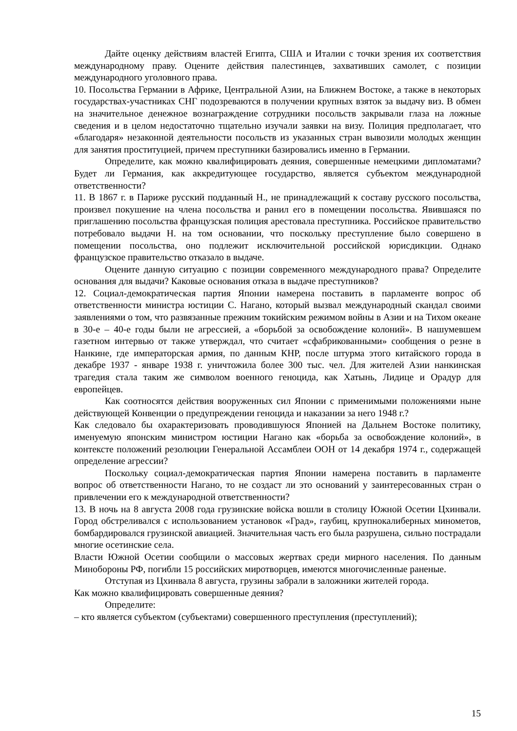Дайте оценку действиям властей Египта, США и Италии с точки зрения их соответствия международному праву. Оцените действия палестинцев, захвативших самолет, с позиции международного уголовного права.
10. Посольства Германии в Африке, Центральной Азии, на Ближнем Востоке, а также в некоторых государствах-участниках СНГ подозреваются в получении крупных взяток за выдачу виз. В обмен на значительное денежное вознаграждение сотрудники посольств закрывали глаза на ложные сведения и в целом недостаточно тщательно изучали заявки на визу. Полиция предполагает, что «благодаря» незаконной деятельности посольств из указанных стран вывозили молодых женщин для занятия проституцией, причем преступники базировались именно в Германии.
Определите, как можно квалифицировать деяния, совершенные немецкими дипломатами? Будет ли Германия, как аккредитующее государство, является субъектом международной ответственности?
11. В 1867 г. в Париже русский подданный Н., не принадлежащий к составу русского посольства, произвел покушение на члена посольства и ранил его в помещении посольства. Явившаяся по приглашению посольства французская полиция арестовала преступника. Российское правительство потребовало выдачи Н. на том основании, что поскольку преступление было совершено в помещении посольства, оно подлежит исключительной российской юрисдикции. Однако французское правительство отказало в выдаче.
Оцените данную ситуацию с позиции современного международного права? Определите основания для выдачи? Каковые основания отказа в выдаче преступников?
12. Социал-демократическая партия Японии намерена поставить в парламенте вопрос об ответственности министра юстиции С. Нагано, который вызвал международный скандал своими заявлениями о том, что развязанные прежним токийским режимом войны в Азии и на Тихом океане в 30-е – 40-е годы были не агрессией, а «борьбой за освобождение колоний». В нашумевшем газетном интервью от также утверждал, что считает «сфабрикованными» сообщения о резне в Нанкине, где императорская армия, по данным КНР, после штурма этого китайского города в декабре 1937 - январе 1938 г. уничтожила более 300 тыс. чел. Для жителей Азии нанкинская трагедия стала таким же символом военного геноцида, как Хатынь, Лидице и Орадур для европейцев.
Как соотносятся действия вооруженных сил Японии с применимыми положениями ныне действующей Конвенции о предупреждении геноцида и наказании за него 1948 г.?
Как следовало бы охарактеризовать проводившуюся Японией на Дальнем Востоке политику, именуемую японским министром юстиции Нагано как «борьба за освобождение колоний», в контексте положений резолюции Генеральной Ассамблеи ООН от 14 декабря 1974 г., содержащей определение агрессии?
Поскольку социал-демократическая партия Японии намерена поставить в парламенте вопрос об ответственности Нагано, то не создаст ли это оснований у заинтересованных стран о привлечении его к международной ответственности?
13. В ночь на 8 августа 2008 года грузинские войска вошли в столицу Южной Осетии Цхинвали. Город обстреливался с использованием установок «Град», гаубиц, крупнокалиберных минометов, бомбардировался грузинской авиацией. Значительная часть его была разрушена, сильно пострадали многие осетинские села.
Власти Южной Осетии сообщили о массовых жертвах среди мирного населения. По данным Минобороны РФ, погибли 15 российских миротворцев, имеются многочисленные раненые.
Отступая из Цхинвала 8 августа, грузины забрали в заложники жителей города.
Как можно квалифицировать совершенные деяния?
Определите:
– кто является субъектом (субъектами) совершенного преступления (преступлений);
15